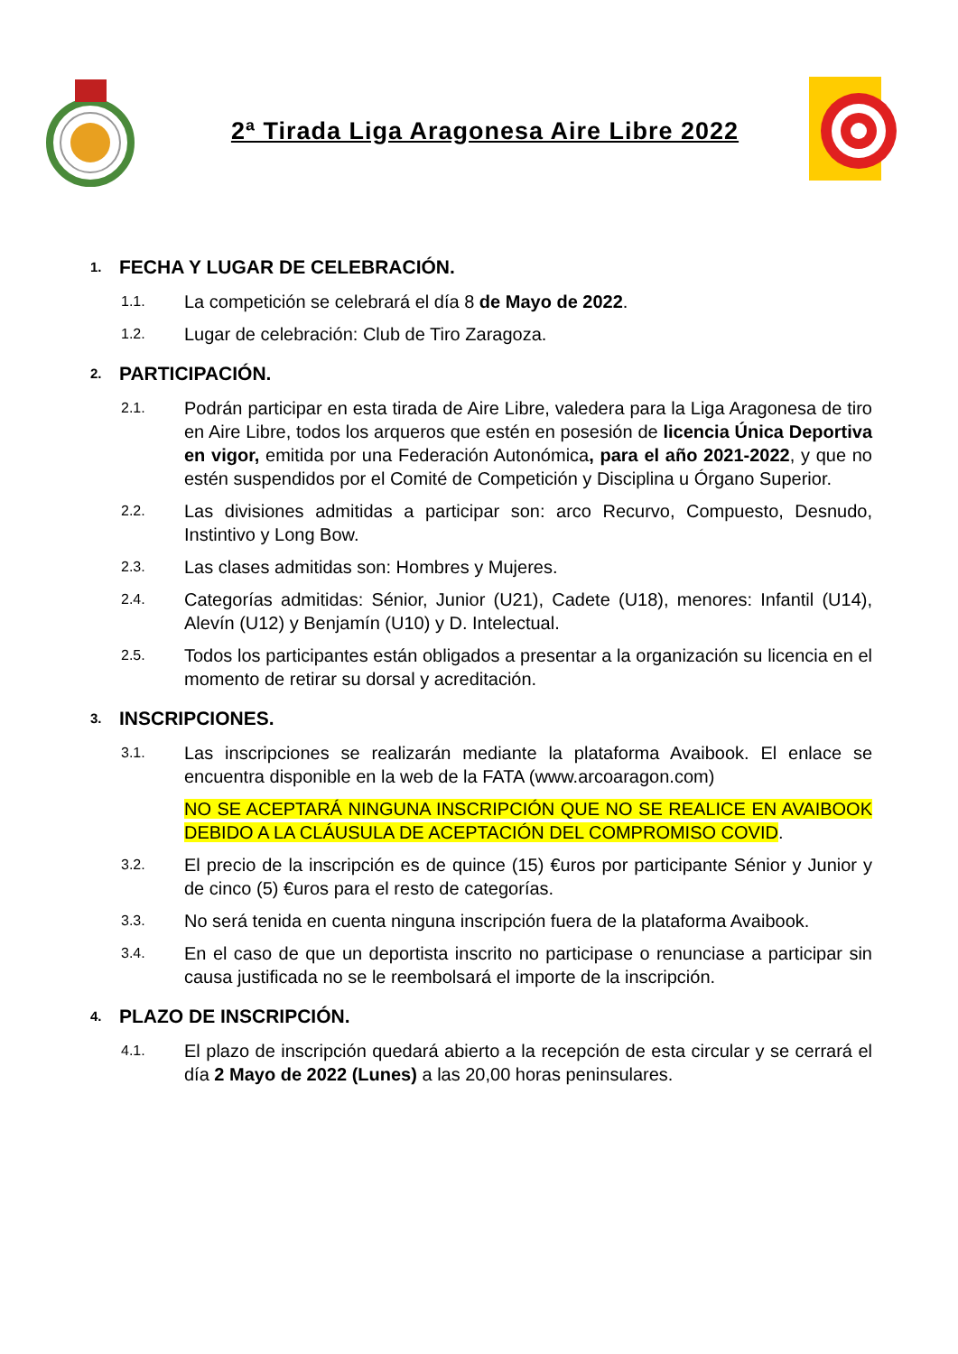2ª Tirada Liga Aragonesa Aire Libre 2022
1. FECHA Y LUGAR DE CELEBRACIÓN.
1.1. La competición se celebrará el día 8 de Mayo de 2022.
1.2. Lugar de celebración: Club de Tiro Zaragoza.
2. PARTICIPACIÓN.
2.1. Podrán participar en esta tirada de Aire Libre, valedera para la Liga Aragonesa de tiro en Aire Libre, todos los arqueros que estén en posesión de licencia Única Deportiva en vigor, emitida por una Federación Autonómica, para el año 2021-2022, y que no estén suspendidos por el Comité de Competición y Disciplina u Órgano Superior.
2.2. Las divisiones admitidas a participar son: arco Recurvo, Compuesto, Desnudo, Instintivo y Long Bow.
2.3. Las clases admitidas son: Hombres y Mujeres.
2.4. Categorías admitidas: Sénior, Junior (U21), Cadete (U18), menores: Infantil (U14), Alevín (U12) y Benjamín (U10) y D. Intelectual.
2.5. Todos los participantes están obligados a presentar a la organización su licencia en el momento de retirar su dorsal y acreditación.
3. INSCRIPCIONES.
3.1. Las inscripciones se realizarán mediante la plataforma Avaibook. El enlace se encuentra disponible en la web de la FATA (www.arcoaragon.com)
NO SE ACEPTARÁ NINGUNA INSCRIPCIÓN QUE NO SE REALICE EN AVAIBOOK DEBIDO A LA CLÁUSULA DE ACEPTACIÓN DEL COMPROMISO COVID.
3.2. El precio de la inscripción es de quince (15) €uros por participante Sénior y Junior y de cinco (5) €uros para el resto de categorías.
3.3. No será tenida en cuenta ninguna inscripción fuera de la plataforma Avaibook.
3.4. En el caso de que un deportista inscrito no participase o renunciase a participar sin causa justificada no se le reembolsará el importe de la inscripción.
4. PLAZO DE INSCRIPCIÓN.
4.1. El plazo de inscripción quedará abierto a la recepción de esta circular y se cerrará el día 2 Mayo de 2022 (Lunes) a las 20,00 horas peninsulares.